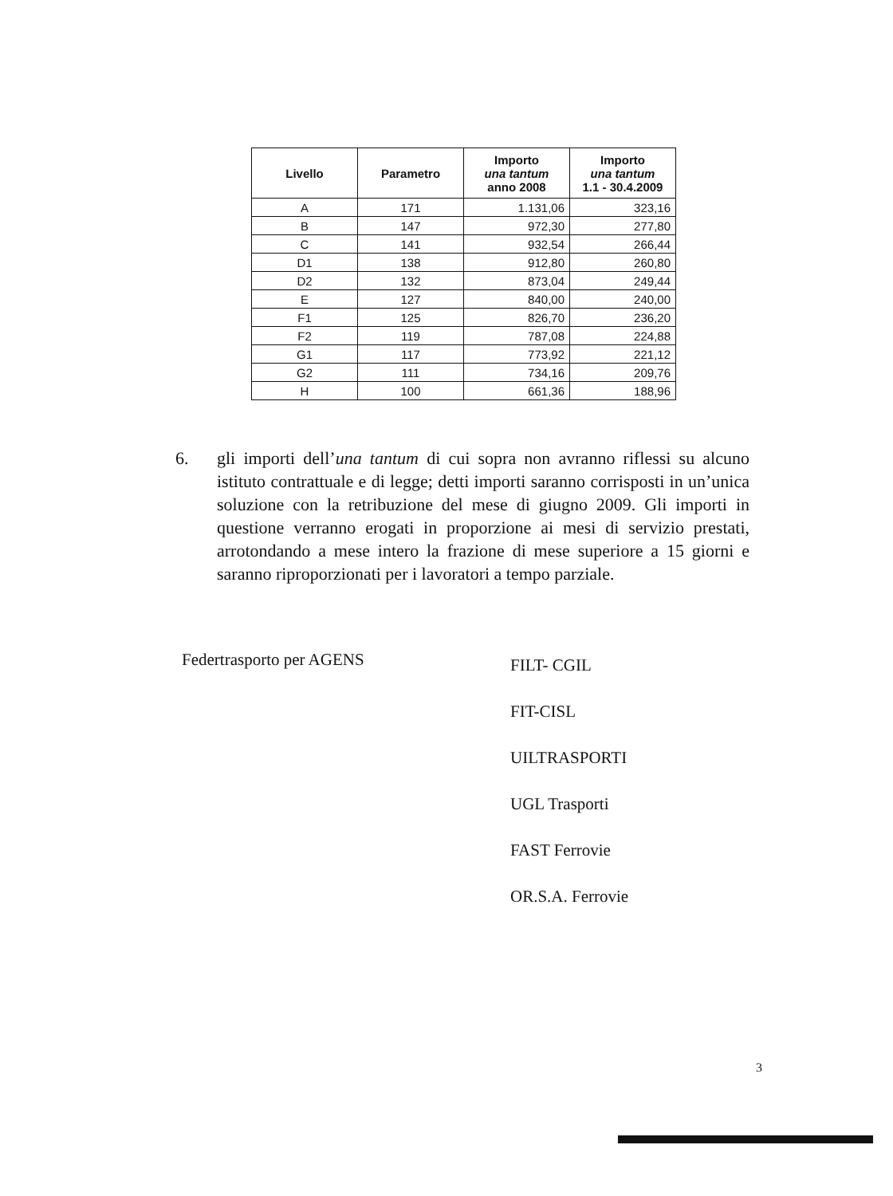| Livello | Parametro | Importo una tantum anno 2008 | Importo una tantum 1.1 - 30.4.2009 |
| --- | --- | --- | --- |
| A | 171 | 1.131,06 | 323,16 |
| B | 147 | 972,30 | 277,80 |
| C | 141 | 932,54 | 266,44 |
| D1 | 138 | 912,80 | 260,80 |
| D2 | 132 | 873,04 | 249,44 |
| E | 127 | 840,00 | 240,00 |
| F1 | 125 | 826,70 | 236,20 |
| F2 | 119 | 787,08 | 224,88 |
| G1 | 117 | 773,92 | 221,12 |
| G2 | 111 | 734,16 | 209,76 |
| H | 100 | 661,36 | 188,96 |
6. gli importi dell’una tantum di cui sopra non avranno riflessi su alcuno istituto contrattuale e di legge; detti importi saranno corrisposti in un’unica soluzione con la retribuzione del mese di giugno 2009. Gli importi in questione verranno erogati in proporzione ai mesi di servizio prestati, arrotondando a mese intero la frazione di mese superiore a 15 giorni e saranno riproporzionati per i lavoratori a tempo parziale.
Federtrasporto per AGENS
FILT- CGIL
FIT-CISL
UILTRASPORTI
UGL Trasporti
FAST Ferrovie
OR.S.A. Ferrovie
3